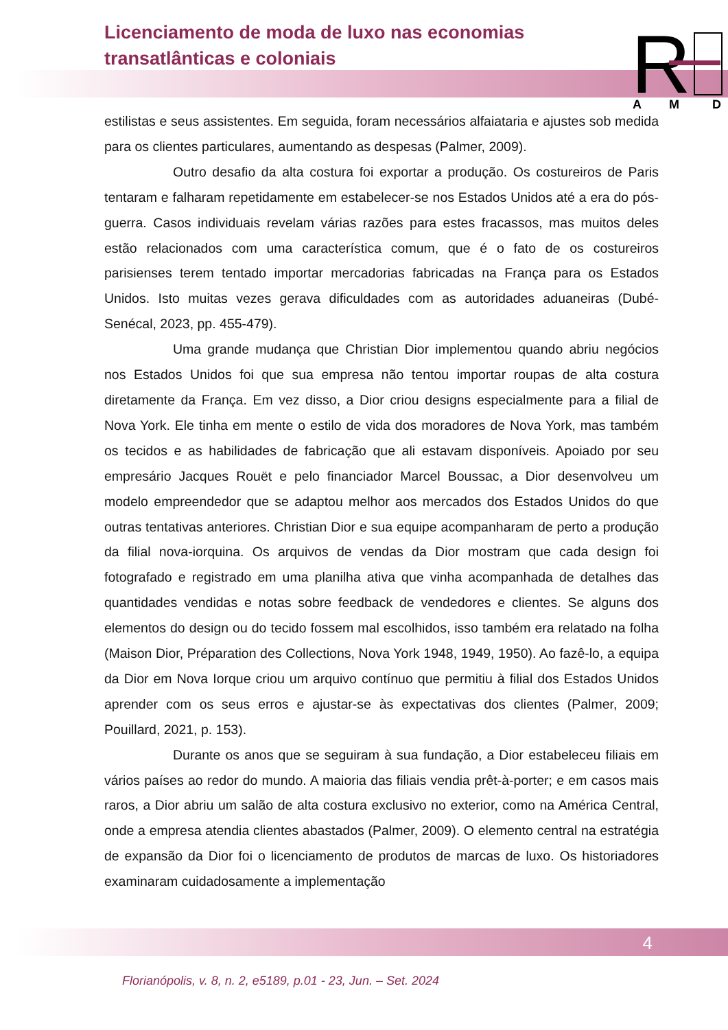Licenciamento de moda de luxo nas economias transatlânticas e coloniais
R
A
M
D
estilistas e seus assistentes. Em seguida, foram necessários alfaiataria e ajustes sob medida para os clientes particulares, aumentando as despesas (Palmer, 2009).
Outro desafio da alta costura foi exportar a produção. Os costureiros de Paris tentaram e falharam repetidamente em estabelecer-se nos Estados Unidos até a era do pós-guerra. Casos individuais revelam várias razões para estes fracassos, mas muitos deles estão relacionados com uma característica comum, que é o fato de os costureiros parisienses terem tentado importar mercadorias fabricadas na França para os Estados Unidos. Isto muitas vezes gerava dificuldades com as autoridades aduaneiras (Dubé-Senécal, 2023, pp. 455-479).
Uma grande mudança que Christian Dior implementou quando abriu negócios nos Estados Unidos foi que sua empresa não tentou importar roupas de alta costura diretamente da França. Em vez disso, a Dior criou designs especialmente para a filial de Nova York. Ele tinha em mente o estilo de vida dos moradores de Nova York, mas também os tecidos e as habilidades de fabricação que ali estavam disponíveis. Apoiado por seu empresário Jacques Rouët e pelo financiador Marcel Boussac, a Dior desenvolveu um modelo empreendedor que se adaptou melhor aos mercados dos Estados Unidos do que outras tentativas anteriores. Christian Dior e sua equipe acompanharam de perto a produção da filial nova-iorquina. Os arquivos de vendas da Dior mostram que cada design foi fotografado e registrado em uma planilha ativa que vinha acompanhada de detalhes das quantidades vendidas e notas sobre feedback de vendedores e clientes. Se alguns dos elementos do design ou do tecido fossem mal escolhidos, isso também era relatado na folha (Maison Dior, Préparation des Collections, Nova York 1948, 1949, 1950). Ao fazê-lo, a equipa da Dior em Nova Iorque criou um arquivo contínuo que permitiu à filial dos Estados Unidos aprender com os seus erros e ajustar-se às expectativas dos clientes (Palmer, 2009; Pouillard, 2021, p. 153).
Durante os anos que se seguiram à sua fundação, a Dior estabeleceu filiais em vários países ao redor do mundo. A maioria das filiais vendia prêt-à-porter; e em casos mais raros, a Dior abriu um salão de alta costura exclusivo no exterior, como na América Central, onde a empresa atendia clientes abastados (Palmer, 2009). O elemento central na estratégia de expansão da Dior foi o licenciamento de produtos de marcas de luxo. Os historiadores examinaram cuidadosamente a implementação
4
Florianópolis, v. 8, n. 2, e5189, p.01 - 23, Jun. – Set. 2024